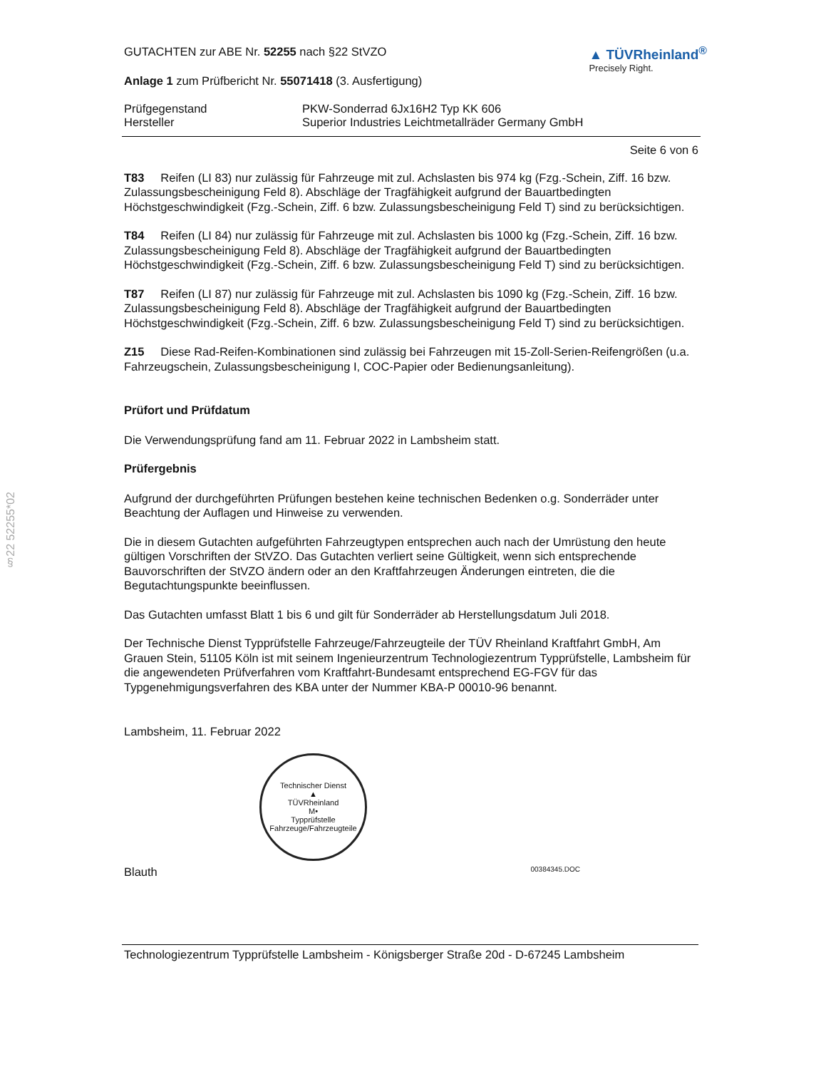§22 52255*02
GUTACHTEN zur ABE Nr. 52255 nach §22 StVZO
Anlage 1 zum Prüfbericht Nr. 55071418 (3. Ausfertigung)
▲ TÜVRheinland<sup>®</sup>
Precisely Right.
Prüfgegenstand PKW-Sonderrad 6Jx16H2 Typ KK 606
Hersteller Superior Industries Leichtmetallräder Germany GmbH
Seite 6 von 6
T83 Reifen (LI 83) nur zulässig für Fahrzeuge mit zul. Achslasten bis 974 kg (Fzg.-Schein, Ziff. 16 bzw. Zulassungsbescheinigung Feld 8). Abschläge der Tragfähigkeit aufgrund der Bauartbedingten Höchstgeschwindigkeit (Fzg.-Schein, Ziff. 6 bzw. Zulassungsbescheinigung Feld T) sind zu berücksichtigen.
T84 Reifen (LI 84) nur zulässig für Fahrzeuge mit zul. Achslasten bis 1000 kg (Fzg.-Schein, Ziff. 16 bzw. Zulassungsbescheinigung Feld 8). Abschläge der Tragfähigkeit aufgrund der Bauartbedingten Höchstgeschwindigkeit (Fzg.-Schein, Ziff. 6 bzw. Zulassungsbescheinigung Feld T) sind zu berücksichtigen.
T87 Reifen (LI 87) nur zulässig für Fahrzeuge mit zul. Achslasten bis 1090 kg (Fzg.-Schein, Ziff. 16 bzw. Zulassungsbescheinigung Feld 8). Abschläge der Tragfähigkeit aufgrund der Bauartbedingten Höchstgeschwindigkeit (Fzg.-Schein, Ziff. 6 bzw. Zulassungsbescheinigung Feld T) sind zu berücksichtigen.
Z15 Diese Rad-Reifen-Kombinationen sind zulässig bei Fahrzeugen mit 15-Zoll-Serien-Reifengrößen (u.a. Fahrzeugschein, Zulassungsbescheinigung I, COC-Papier oder Bedienungsanleitung).
Prüfort und Prüfdatum
Die Verwendungsprüfung fand am 11. Februar 2022 in Lambsheim statt.
Prüfergebnis
Aufgrund der durchgeführten Prüfungen bestehen keine technischen Bedenken o.g. Sonderräder unter Beachtung der Auflagen und Hinweise zu verwenden.
Die in diesem Gutachten aufgeführten Fahrzeugtypen entsprechen auch nach der Umrüstung den heute gültigen Vorschriften der StVZO. Das Gutachten verliert seine Gültigkeit, wenn sich entsprechende Bauvorschriften der StVZO ändern oder an den Kraftfahrzeugen Änderungen eintreten, die die Begutachtungspunkte beeinflussen.
Das Gutachten umfasst Blatt 1 bis 6 und gilt für Sonderräder ab Herstellungsdatum Juli 2018.
Der Technische Dienst Typprüfstelle Fahrzeuge/Fahrzeugteile der TÜV Rheinland Kraftfahrt GmbH, Am Grauen Stein, 51105 Köln ist mit seinem Ingenieurzentrum Technologiezentrum Typprüfstelle, Lambsheim für die angewendeten Prüfverfahren vom Kraftfahrt-Bundesamt entsprechend EG-FGV für das Typgenehmigungsverfahren des KBA unter der Nummer KBA-P 00010-96 benannt.
Lambsheim, 11. Februar 2022
Technischer Dienst
▲
TÜVRheinland
M•
Typprüfstelle Fahrzeuge/Fahrzeugteile
Blauth 00384345.DOC
Technologiezentrum Typprüfstelle Lambsheim - Königsberger Straße 20d - D-67245 Lambsheim